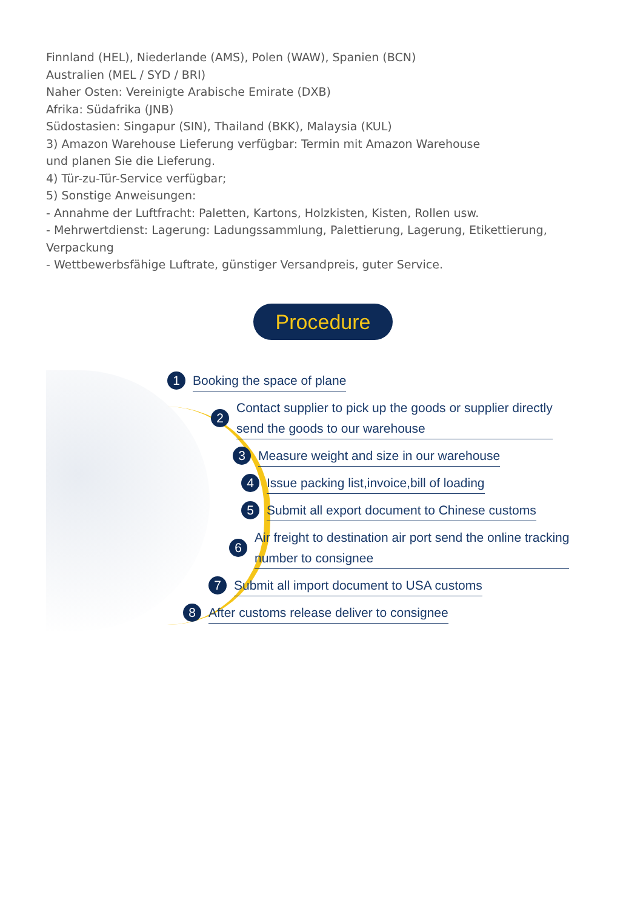Finnland (HEL), Niederlande (AMS), Polen (WAW), Spanien (BCN)
Australien (MEL / SYD / BRI)
Naher Osten: Vereinigte Arabische Emirate (DXB)
Afrika: Südafrika (JNB)
Südostasien: Singapur (SIN), Thailand (BKK), Malaysia (KUL)
3) Amazon Warehouse Lieferung verfügbar: Termin mit Amazon Warehouse
und planen Sie die Lieferung.
4) Tür-zu-Tür-Service verfügbar;
5) Sonstige Anweisungen:
- Annahme der Luftfracht: Paletten, Kartons, Holzkisten, Kisten, Rollen usw.
- Mehrwertdienst: Lagerung: Ladungssammlung, Palettierung, Lagerung, Etikettierung,
Verpackung
- Wettbewerbsfähige Luftrate, günstiger Versandpreis, guter Service.
Procedure
1
Booking the space of plane
2
Contact supplier to pick up the goods or supplier directly
send the goods to our warehouse
3
Measure weight and size in our warehouse
4
Issue packing list,invoice,bill of loading
5
Submit all export document to Chinese customs
6
Air freight to destination air port send the online tracking
number to consignee
7
Submit all import document to USA customs
8
After customs release deliver to consignee